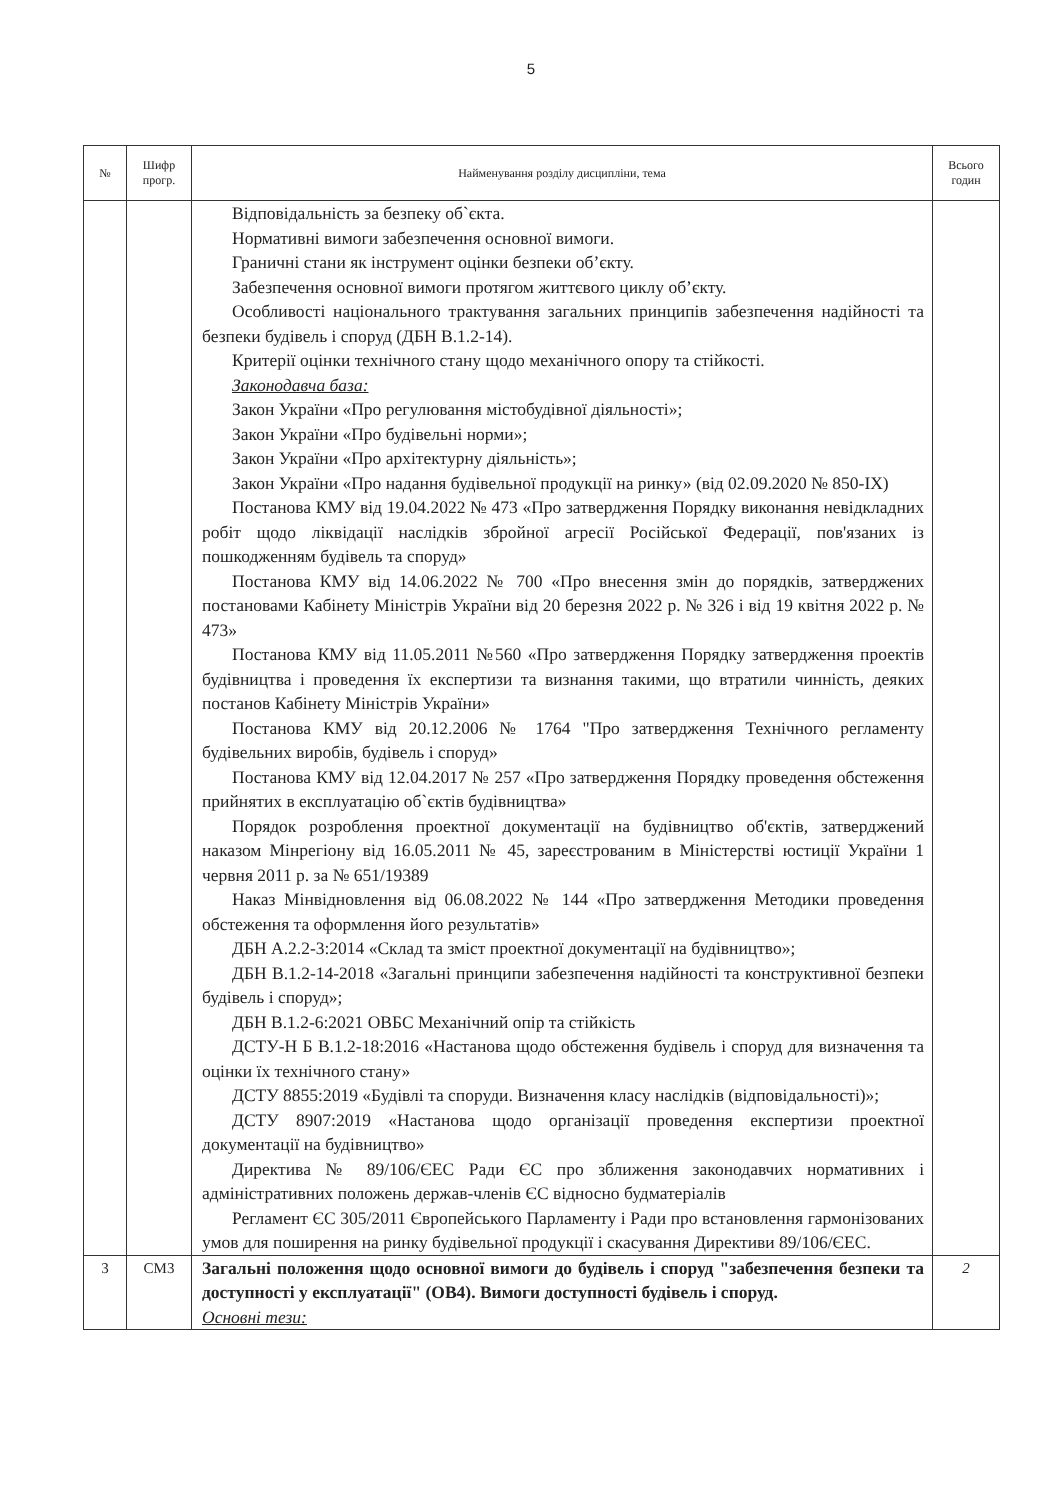5
| № | Шифр прогр. | Найменування розділу дисципліни, тема | Всього годин |
| --- | --- | --- | --- |
| | | Відповідальність за безпеку об`єкта. Нормативні вимоги забезпечення основної вимоги. Граничні стани як інструмент оцінки безпеки об’єкту. Забезпечення основної вимоги протягом життєвого циклу об’єкту. Особливості національного трактування загальних принципів забезпечення надійності та безпеки будівель і споруд (ДБН В.1.2-14). Критерії оцінки технічного стану щодо механічного опору та стійкості. Законодавча база: Закон України «Про регулювання містобудівної діяльності»; Закон України «Про будівельні норми»; Закон України «Про архітектурну діяльність»; Закон України «Про надання будівельної продукції на ринку» (від 02.09.2020 № 850-IX) Постанова КМУ від 19.04.2022 № 473 «Про затвердження Порядку виконання невідкладних робіт щодо ліквідації наслідків збройної агресії Російської Федерації, пов'язаних із пошкодженням будівель та споруд» Постанова КМУ від 14.06.2022 № 700 «Про внесення змін до порядків, затверджених постановами Кабінету Міністрів України від 20 березня 2022 р. № 326 і від 19 квітня 2022 р. № 473» Постанова КМУ від 11.05.2011 №560 «Про затвердження Порядку затвердження проектів будівництва і проведення їх експертизи та визнання такими, що втратили чинність, деяких постанов Кабінету Міністрів України» Постанова КМУ від 20.12.2006 № 1764 "Про затвердження Технічного регламенту будівельних виробів, будівель і споруд» Постанова КМУ від 12.04.2017 № 257 «Про затвердження Порядку проведення обстеження прийнятих в експлуатацію об`єктів будівництва» Порядок розроблення проектної документації на будівництво об'єктів, затверджений наказом Мінрегіону від 16.05.2011 № 45, зареєстрованим в Міністерстві юстиції України 1 червня 2011 р. за № 651/19389 Наказ Мінвідновлення від 06.08.2022 № 144 «Про затвердження Методики проведення обстеження та оформлення його результатів» ДБН А.2.2-3:2014 «Склад та зміст проектної документації на будівництво»; ДБН В.1.2-14-2018 «Загальні принципи забезпечення надійності та конструктивної безпеки будівель і споруд»; ДБН В.1.2-6:2021 ОВБС Механічний опір та стійкість ДСТУ-Н Б В.1.2-18:2016 «Настанова щодо обстеження будівель і споруд для визначення та оцінки їх технічного стану» ДСТУ 8855:2019 «Будівлі та споруди. Визначення класу наслідків (відповідальності)»; ДСТУ 8907:2019 «Настанова щодо організації проведення експертизи проектної документації на будівництво» Директива № 89/106/ЄЕС Ради ЄС про зближення законодавчих нормативних і адміністративних положень держав-членів ЄС відносно будматеріалів Регламент ЄС 305/2011 Європейського Парламенту і Ради про встановлення гармонізованих умов для поширення на ринку будівельної продукції і скасування Директиви 89/106/ЄЕС. | |
| 3 | СМ3 | Загальні положення щодо основної вимоги до будівель і споруд "забезпечення безпеки та доступності у експлуатації" (ОВ4). Вимоги доступності будівель і споруд. Основні тези: | 2 |